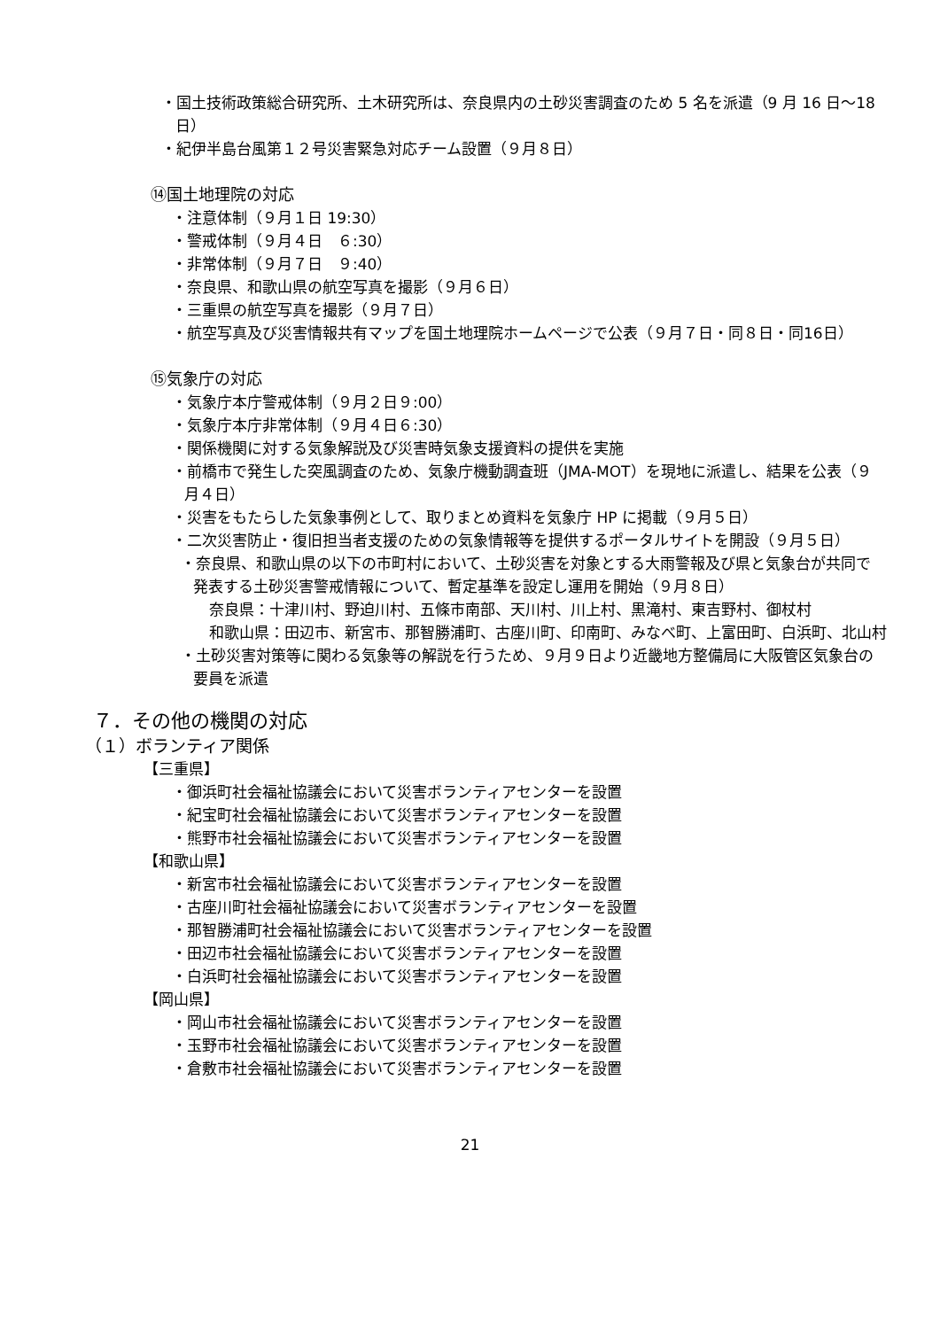・国土技術政策総合研究所、土木研究所は、奈良県内の土砂災害調査のため 5 名を派遣（9 月 16 日～18 日）
・紀伊半島台風第１２号災害緊急対応チーム設置（９月８日）
⑭国土地理院の対応
・注意体制（９月１日 19:30）
・警戒体制（９月４日　６:30）
・非常体制（９月７日　９:40）
・奈良県、和歌山県の航空写真を撮影（９月６日）
・三重県の航空写真を撮影（９月７日）
・航空写真及び災害情報共有マップを国土地理院ホームページで公表（９月７日・同８日・同16日）
⑮気象庁の対応
・気象庁本庁警戒体制（９月２日９:00）
・気象庁本庁非常体制（９月４日６:30）
・関係機関に対する気象解説及び災害時気象支援資料の提供を実施
・前橋市で発生した突風調査のため、気象庁機動調査班（JMA-MOT）を現地に派遣し、結果を公表（９月４日）
・災害をもたらした気象事例として、取りまとめ資料を気象庁 HP に掲載（９月５日）
・二次災害防止・復旧担当者支援のための気象情報等を提供するポータルサイトを開設（９月５日）
・奈良県、和歌山県の以下の市町村において、土砂災害を対象とする大雨警報及び県と気象台が共同で発表する土砂災害警戒情報について、暫定基準を設定し運用を開始（９月８日）
奈良県：十津川村、野迫川村、五條市南部、天川村、川上村、黒滝村、東吉野村、御杖村
和歌山県：田辺市、新宮市、那智勝浦町、古座川町、印南町、みなべ町、上富田町、白浜町、北山村
・土砂災害対策等に関わる気象等の解説を行うため、９月９日より近畿地方整備局に大阪管区気象台の要員を派遣
７．その他の機関の対応
（１）ボランティア関係
【三重県】
・御浜町社会福祉協議会において災害ボランティアセンターを設置
・紀宝町社会福祉協議会において災害ボランティアセンターを設置
・熊野市社会福祉協議会において災害ボランティアセンターを設置
【和歌山県】
・新宮市社会福祉協議会において災害ボランティアセンターを設置
・古座川町社会福祉協議会において災害ボランティアセンターを設置
・那智勝浦町社会福祉協議会において災害ボランティアセンターを設置
・田辺市社会福祉協議会において災害ボランティアセンターを設置
・白浜町社会福祉協議会において災害ボランティアセンターを設置
【岡山県】
・岡山市社会福祉協議会において災害ボランティアセンターを設置
・玉野市社会福祉協議会において災害ボランティアセンターを設置
・倉敷市社会福祉協議会において災害ボランティアセンターを設置
21